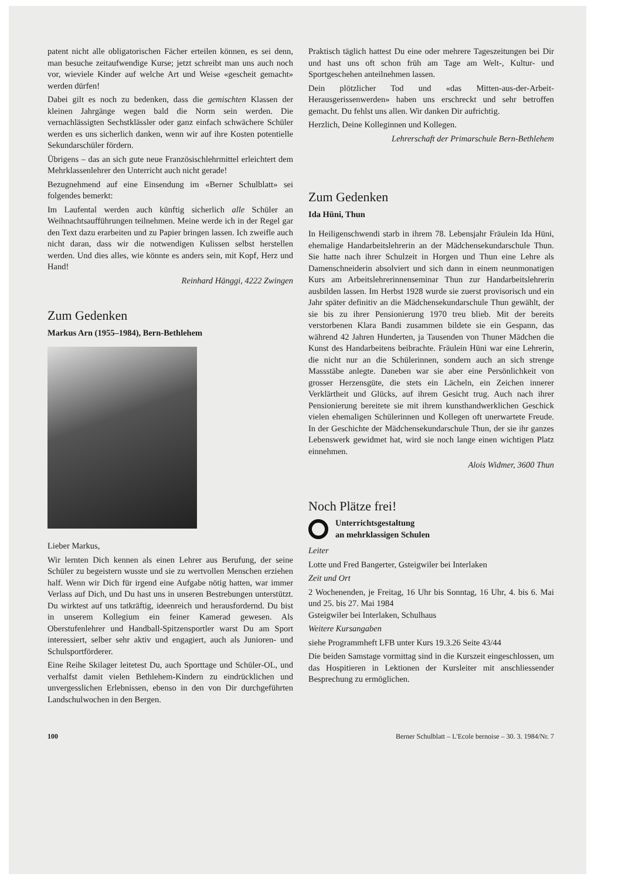patent nicht alle obligatorischen Fächer erteilen können, es sei denn, man besuche zeitaufwendige Kurse; jetzt schreibt man uns auch noch vor, wieviele Kinder auf welche Art und Weise «gescheit gemacht» werden dürfen!
Dabei gilt es noch zu bedenken, dass die gemischten Klassen der kleinen Jahrgänge wegen bald die Norm sein werden. Die vernachlässigten Sechstklässler oder ganz einfach schwächere Schüler werden es uns sicherlich danken, wenn wir auf ihre Kosten potentielle Sekundarschüler fördern.
Übrigens – das an sich gute neue Französischlehrmittel erleichtert dem Mehrklassenlehrer den Unterricht auch nicht gerade!
Bezugnehmend auf eine Einsendung im «Berner Schulblatt» sei folgendes bemerkt:
Im Laufental werden auch künftig sicherlich alle Schüler an Weihnachtsaufführungen teilnehmen. Meine werde ich in der Regel gar den Text dazu erarbeiten und zu Papier bringen lassen. Ich zweifle auch nicht daran, dass wir die notwendigen Kulissen selbst herstellen werden. Und dies alles, wie könnte es anders sein, mit Kopf, Herz und Hand!
Reinhard Hänggi, 4222 Zwingen
Zum Gedenken
Markus Arn (1955–1984), Bern-Bethlehem
Lieber Markus,
Wir lernten Dich kennen als einen Lehrer aus Berufung, der seine Schüler zu begeistern wusste und sie zu wertvollen Menschen erziehen half. Wenn wir Dich für irgend eine Aufgabe nötig hatten, war immer Verlass auf Dich, und Du hast uns in unseren Bestrebungen unterstützt. Du wirktest auf uns tatkräftig, ideenreich und herausfordernd. Du bist in unserem Kollegium ein feiner Kamerad gewesen. Als Oberstufenlehrer und Handball-Spitzensportler warst Du am Sport interessiert, selber sehr aktiv und engagiert, auch als Junioren- und Schulsportförderer.
Eine Reihe Skilager leitetest Du, auch Sporttage und Schüler-OL, und verhalfst damit vielen Bethlehem-Kindern zu eindrücklichen und unvergesslichen Erlebnissen, ebenso in den von Dir durchgeführten Landschulwochen in den Bergen.
Praktisch täglich hattest Du eine oder mehrere Tageszeitungen bei Dir und hast uns oft schon früh am Tage am Welt-, Kultur- und Sportgeschehen anteilnehmen lassen.
Dein plötzlicher Tod und «das Mitten-aus-der-Arbeit-Herausgerissenwerden» haben uns erschreckt und sehr betroffen gemacht. Du fehlst uns allen. Wir danken Dir aufrichtig.
Herzlich, Deine Kolleginnen und Kollegen.
Lehrerschaft der Primarschule Bern-Bethlehem
Zum Gedenken
Ida Hüni, Thun
In Heiligenschwendi starb in ihrem 78. Lebensjahr Fräulein Ida Hüni, ehemalige Handarbeitslehrerin an der Mädchensekundarschule Thun. Sie hatte nach ihrer Schulzeit in Horgen und Thun eine Lehre als Damenschneiderin absolviert und sich dann in einem neunmonatigen Kurs am Arbeitslehrerinnenseminar Thun zur Handarbeitslehrerin ausbilden lassen. Im Herbst 1928 wurde sie zuerst provisorisch und ein Jahr später definitiv an die Mädchensekundarschule Thun gewählt, der sie bis zu ihrer Pensionierung 1970 treu blieb. Mit der bereits verstorbenen Klara Bandi zusammen bildete sie ein Gespann, das während 42 Jahren Hunderten, ja Tausenden von Thuner Mädchen die Kunst des Handarbeitens beibrachte. Fräulein Hüni war eine Lehrerin, die nicht nur an die Schülerinnen, sondern auch an sich strenge Massstäbe anlegte. Daneben war sie aber eine Persönlichkeit von grosser Herzensgüte, die stets ein Lächeln, ein Zeichen innerer Verklärtheit und Glücks, auf ihrem Gesicht trug. Auch nach ihrer Pensionierung bereitete sie mit ihrem kunsthandwerklichen Geschick vielen ehemaligen Schülerinnen und Kollegen oft unerwartete Freude. In der Geschichte der Mädchensekundarschule Thun, der sie ihr ganzes Lebenswerk gewidmet hat, wird sie noch lange einen wichtigen Platz einnehmen.
Alois Widmer, 3600 Thun
Noch Plätze frei!
Unterrichtsgestaltung
an mehrklassigen Schulen
Leiter
Lotte und Fred Bangerter, Gsteigwiler bei Interlaken
Zeit und Ort
2 Wochenenden, je Freitag, 16 Uhr bis Sonntag, 16 Uhr, 4. bis 6. Mai und 25. bis 27. Mai 1984
Gsteigwiler bei Interlaken, Schulhaus
Weitere Kursangaben
siehe Programmheft LFB unter Kurs 19.3.26 Seite 43/44
Die beiden Samstage vormittag sind in die Kurszeit eingeschlossen, um das Hospitieren in Lektionen der Kursleiter mit anschliessender Besprechung zu ermöglichen.
100 Berner Schulblatt – L'Ecole bernoise – 30. 3. 1984/Nr. 7